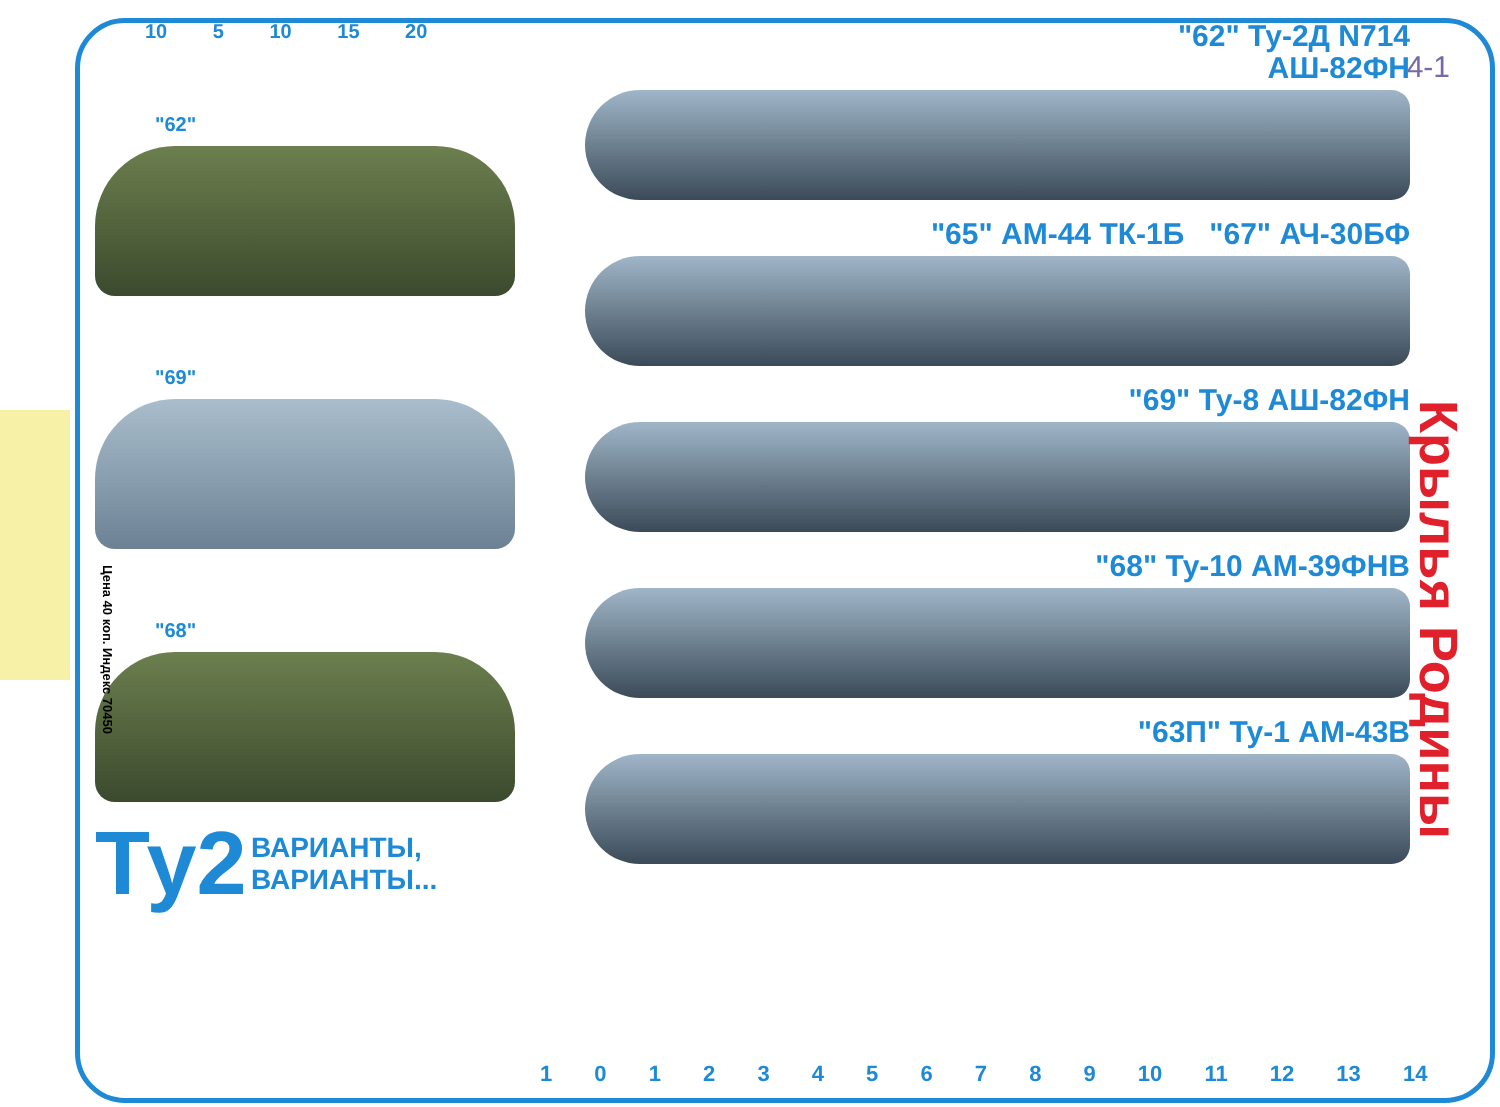4-1
10 5 10 15 20
"62"
"69"
"68"
Ту2 ВАРИАНТЫ,
ВАРИАНТЫ...
"62" Ту-2Д N714
АШ-82ФН
"65" АМ-44 ТК-1Б "67" АЧ-30БФ
"69" Ту-8 АШ-82ФН
"68" Ту-10 АМ-39ФНВ
"63П" Ту-1 АМ-43В
Цена 40 коп. Индекс 70450
Крылья Родины
1 0 1 2 3 4 5 6 7 8 9 10 11 12 13 14